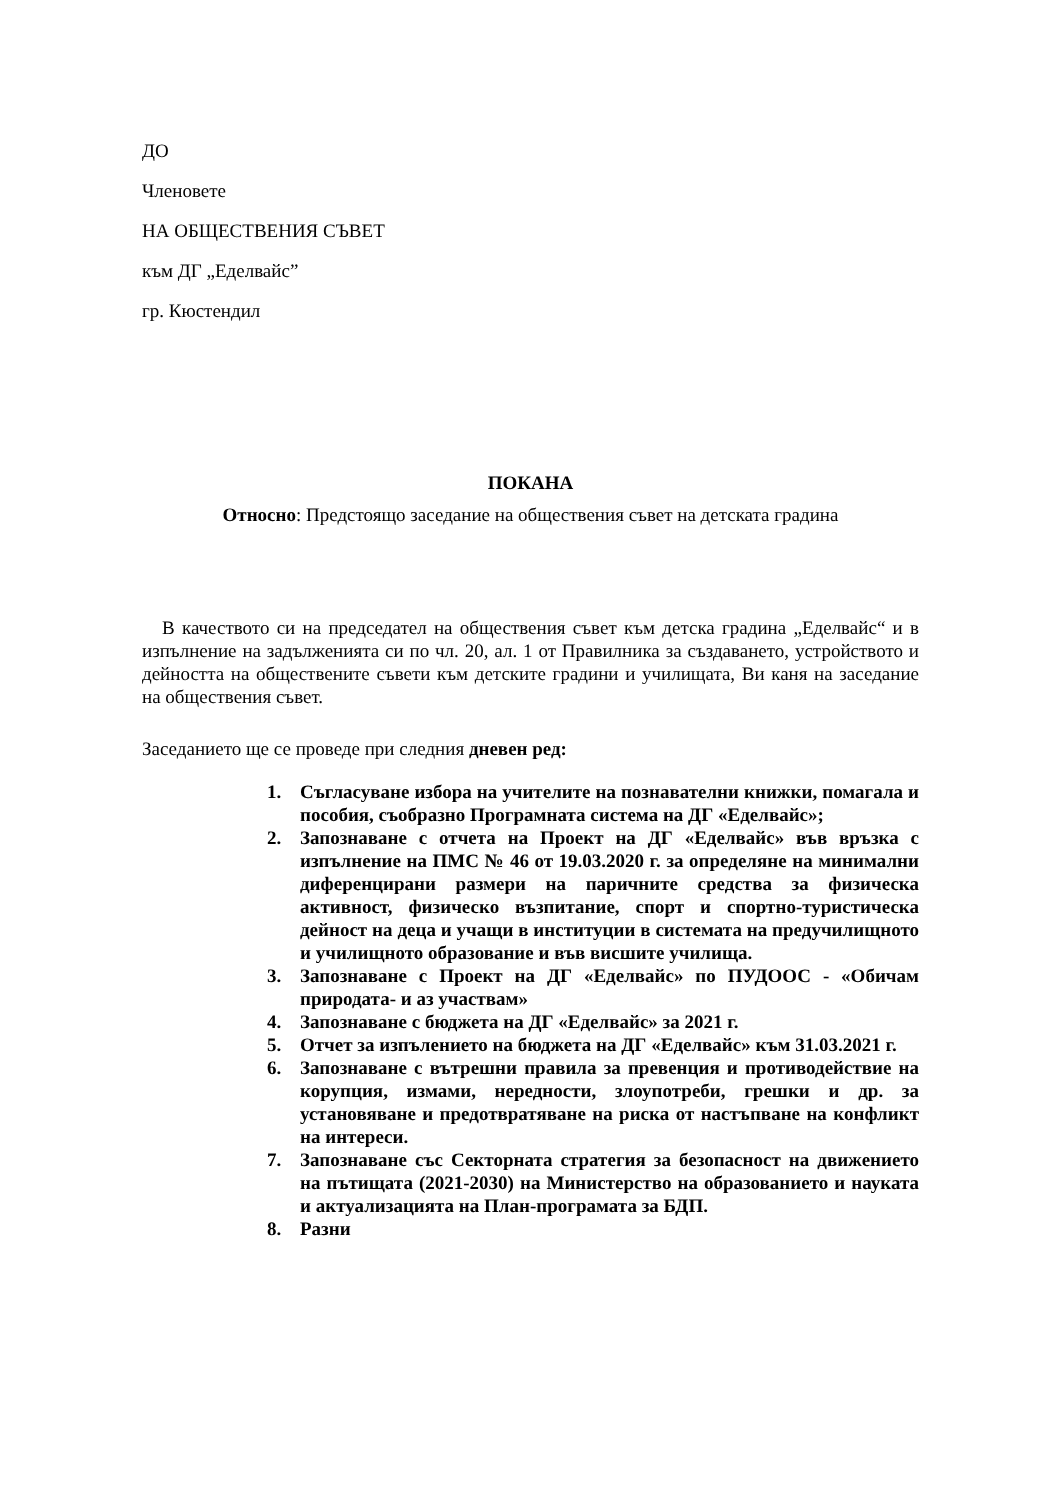ДО
Членовете
НА ОБЩЕСТВЕНИЯ СЪВЕТ
към ДГ „Еделвайс”
гр. Кюстендил
ПОКАНА
Относно: Предстоящо заседание на обществения съвет на детската градина
В качеството си на председател на обществения съвет към детска градина „Еделвайс“ и в изпълнение на задълженията си по чл. 20, ал. 1 от Правилника за създаването, устройството и дейността на обществените съвети към детските градини и училищата, Ви каня на заседание на обществения съвет.
Заседанието ще се проведе при следния дневен ред:
1. Съгласуване избора на учителите на познавателни книжки, помагала и пособия, съобразно Програмната система на ДГ «Еделвайс»;
2. Запознаване с отчета на Проект на ДГ «Еделвайс» във връзка с изпълнение на ПМС № 46 от 19.03.2020 г. за определяне на минимални диференцирани размери на паричните средства за физическа активност, физическо възпитание, спорт и спортно-туристическа дейност на деца и учащи в институции в системата на предучилищното и училищното образование и във висшите училища.
3. Запознаване с Проект на ДГ «Еделвайс» по ПУДООС - «Обичам природата- и аз участвам»
4. Запознаване с бюджета на ДГ «Еделвайс» за 2021 г.
5. Отчет за изпълението на бюджета на ДГ «Еделвайс» към 31.03.2021 г.
6. Запознаване с вътрешни правила за превенция и противодействие на корупция, измами, нередности, злоупотреби, грешки и др. за установяване и предотвратяване на риска от настъпване на конфликт на интереси.
7. Запознаване със Секторната стратегия за безопасност на движението на пътищата (2021-2030) на Министерство на образованието и науката и актуализацията на План-програмата за БДП.
8. Разни